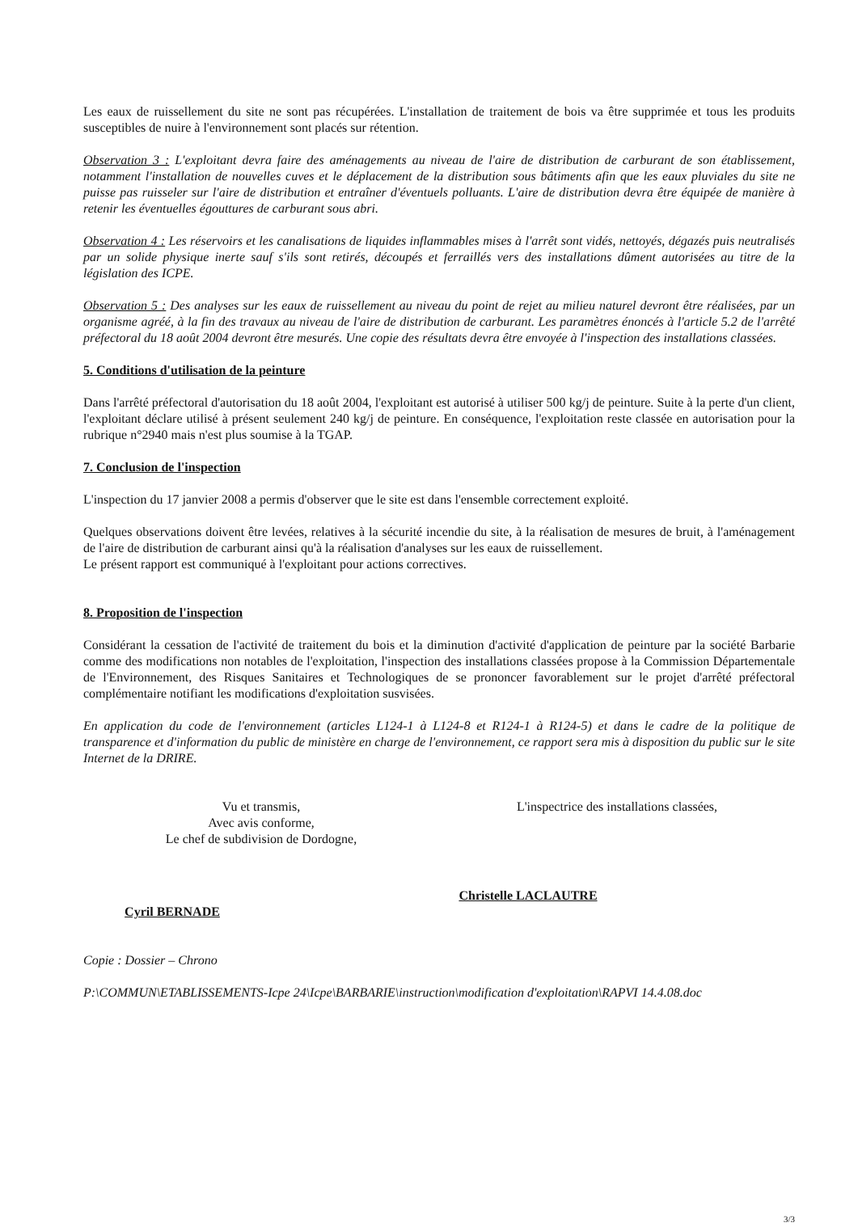Les eaux de ruissellement du site ne sont pas récupérées. L'installation de traitement de bois va être supprimée et tous les produits susceptibles de nuire à l'environnement sont placés sur rétention.
Observation 3 : L'exploitant devra faire des aménagements au niveau de l'aire de distribution de carburant de son établissement, notamment l'installation de nouvelles cuves et le déplacement de la distribution sous bâtiments afin que les eaux pluviales du site ne puisse pas ruisseler sur l'aire de distribution et entraîner d'éventuels polluants. L'aire de distribution devra être équipée de manière à retenir les éventuelles égouttures de carburant sous abri.
Observation 4 : Les réservoirs et les canalisations de liquides inflammables mises à l'arrêt sont vidés, nettoyés, dégazés puis neutralisés par un solide physique inerte sauf s'ils sont retirés, découpés et ferraillés vers des installations dûment autorisées au titre de la législation des ICPE.
Observation 5 : Des analyses sur les eaux de ruissellement au niveau du point de rejet au milieu naturel devront être réalisées, par un organisme agréé, à la fin des travaux au niveau de l'aire de distribution de carburant. Les paramètres énoncés à l'article 5.2 de l'arrêté préfectoral du 18 août 2004 devront être mesurés. Une copie des résultats devra être envoyée à l'inspection des installations classées.
5. Conditions d'utilisation de la peinture
Dans l'arrêté préfectoral d'autorisation du 18 août 2004, l'exploitant est autorisé à utiliser 500 kg/j de peinture. Suite à la perte d'un client, l'exploitant déclare utilisé à présent seulement 240 kg/j de peinture. En conséquence, l'exploitation reste classée en autorisation pour la rubrique n°2940 mais n'est plus soumise à la TGAP.
7. Conclusion de l'inspection
L'inspection du 17 janvier 2008 a permis d'observer que le site est dans l'ensemble correctement exploité.
Quelques observations doivent être levées, relatives à la sécurité incendie du site, à la réalisation de mesures de bruit, à l'aménagement de l'aire de distribution de carburant ainsi qu'à la réalisation d'analyses sur les eaux de ruissellement.
Le présent rapport est communiqué à l'exploitant pour actions correctives.
8. Proposition de l'inspection
Considérant la cessation de l'activité de traitement du bois et la diminution d'activité d'application de peinture par la société Barbarie comme des modifications non notables de l'exploitation, l'inspection des installations classées propose à la Commission Départementale de l'Environnement, des Risques Sanitaires et Technologiques de se prononcer favorablement sur le projet d'arrêté préfectoral complémentaire notifiant les modifications d'exploitation susvisées.
En application du code de l'environnement (articles L124-1 à L124-8 et R124-1 à R124-5) et dans le cadre de la politique de transparence et d'information du public de ministère en charge de l'environnement, ce rapport sera mis à disposition du public sur le site Internet de la DRIRE.
Vu et transmis,
Avec avis conforme,
Le chef de subdivision de Dordogne,
Cyril BERNADE
L'inspectrice des installations classées,
Christelle LACLAUTRE
Copie : Dossier – Chrono
P:\COMMUN\ETABLISSEMENTS-Icpe 24\Icpe\BARBARIE\instruction\modification d'exploitation\RAPVI 14.4.08.doc
3/3